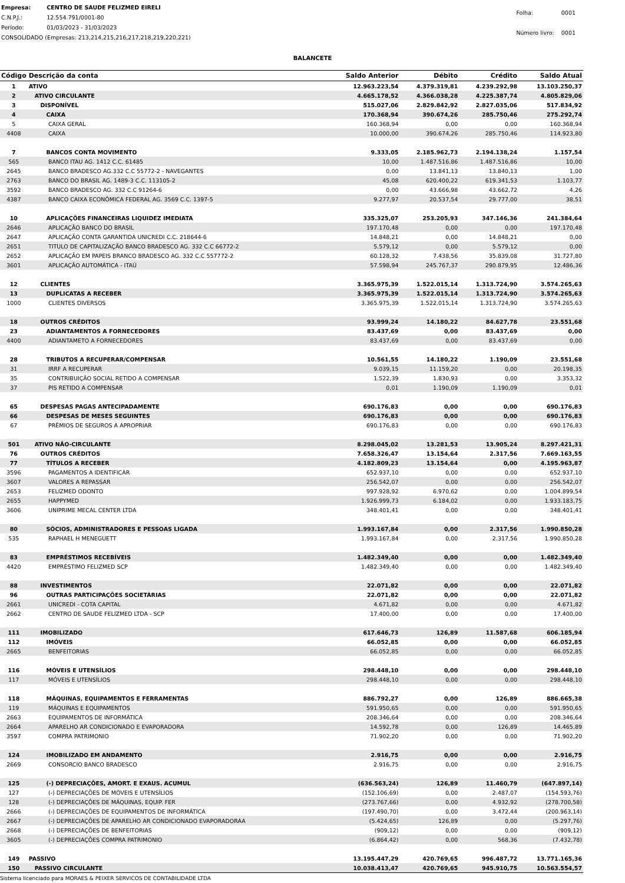| Empresa: | CENTRO DE SAUDE FELIZMED EIRELI |
| C.N.P.J.: | 12.554.791/0001-80 |
| Período: | 01/03/2023 - 31/03/2023 |
| CONSOLIDADO (Empresas: 213,214,215,216,217,218,219,220,221) | |
| Folha: | 0001 |
| Número livro: | 0001 |
BALANCETE
| Código | Descrição da conta | Saldo Anterior | Débito | Crédito | Saldo Atual |
| --- | --- | --- | --- | --- | --- |
| 1 | ATIVO | 12.963.223,54 | 4.379.319,81 | 4.239.292,98 | 13.103.250,37 |
| 2 | ATIVO CIRCULANTE | 4.665.178,52 | 4.366.038,28 | 4.225.387,74 | 4.805.829,06 |
| 3 | DISPONÍVEL | 515.027,06 | 2.829.842,92 | 2.827.035,06 | 517.834,92 |
| 4 | CAIXA | 170.368,94 | 390.674,26 | 285.750,46 | 275.292,74 |
| 5 | CAIXA GERAL | 160.368,94 | 0,00 | 0,00 | 160.368,94 |
| 4408 | CAIXA | 10.000,00 | 390.674,26 | 285.750,46 | 114.923,80 |
| 7 | BANCOS CONTA MOVIMENTO | 9.333,05 | 2.185.962,73 | 2.194.138,24 | 1.157,54 |
| 565 | BANCO ITAU AG. 1412 C.C. 61485 | 10,00 | 1.487.516,86 | 1.487.516,86 | 10,00 |
| 2645 | BANCO BRADESCO AG.332 C.C 55772-2 - NAVEGANTES | 0,00 | 13.841,13 | 13.840,13 | 1,00 |
| 2763 | BANCO DO BRASIL AG. 1489-3 C.C. 113105-2 | 45,08 | 620.400,22 | 619.341,53 | 1.103,77 |
| 3592 | BANCO BRADESCO AG. 332 C.C 91264-6 | 0,00 | 43.666,98 | 43.662,72 | 4,26 |
| 4387 | BANCO CAIXA ECONÔMICA FEDERAL AG. 3569 C.C. 1397-5 | 9.277,97 | 20.537,54 | 29.777,00 | 38,51 |
| 10 | APLICAÇÕES FINANCEIRAS LIQUIDEZ IMEDIATA | 335.325,07 | 253.205,93 | 347.146,36 | 241.384,64 |
| 2646 | APLICAÇÃO BANCO DO BRASIL | 197.170,48 | 0,00 | 0,00 | 197.170,48 |
| 2647 | APLICAÇÃO CONTA GARANTIDA UNICREDI C.C. 218644-6 | 14.848,21 | 0,00 | 14.848,21 | 0,00 |
| 2651 | TITULO DE CAPITALIZAÇÃO BANCO BRADESCO AG. 332 C.C 66772-2 | 5.579,12 | 0,00 | 5.579,12 | 0,00 |
| 2652 | APLICAÇÃO EM PAPEIS BRANCO BRADESCO AG. 332 C.C 557772-2 | 60.128,32 | 7.438,56 | 35.839,08 | 31.727,80 |
| 3601 | APLICAÇÃO AUTOMÁTICA - ITAÚ | 57.598,94 | 245.767,37 | 290.879,95 | 12.486,36 |
| 12 | CLIENTES | 3.365.975,39 | 1.522.015,14 | 1.313.724,90 | 3.574.265,63 |
| 13 | DUPLICATAS A RECEBER | 3.365.975,39 | 1.522.015,14 | 1.313.724,90 | 3.574.265,63 |
| 1000 | CLIENTES DIVERSOS | 3.365.975,39 | 1.522.015,14 | 1.313.724,90 | 3.574.265,63 |
| 18 | OUTROS CRÉDITOS | 93.999,24 | 14.180,22 | 84.627,78 | 23.551,68 |
| 23 | ADIANTAMENTOS A FORNECEDORES | 83.437,69 | 0,00 | 83.437,69 | 0,00 |
| 4400 | ADIANTAMETO A FORNECEDORES | 83.437,69 | 0,00 | 83.437,69 | 0,00 |
| 28 | TRIBUTOS A RECUPERAR/COMPENSAR | 10.561,55 | 14.180,22 | 1.190,09 | 23.551,68 |
| 31 | IRRF A RECUPERAR | 9.039,15 | 11.159,20 | 0,00 | 20.198,35 |
| 35 | CONTRIBUIÇÃO SOCIAL RETIDO A COMPENSAR | 1.522,39 | 1.830,93 | 0,00 | 3.353,32 |
| 37 | PIS RETIDO A COMPENSAR | 0,01 | 1.190,09 | 1.190,09 | 0,01 |
| 65 | DESPESAS PAGAS ANTECIPADAMENTE | 690.176,83 | 0,00 | 0,00 | 690.176,83 |
| 66 | DESPESAS DE MESES SEGUINTES | 690.176,83 | 0,00 | 0,00 | 690.176,83 |
| 67 | PRÊMIOS DE SEGUROS A APROPRIAR | 690.176,83 | 0,00 | 0,00 | 690.176,83 |
| 501 | ATIVO NÃO-CIRCULANTE | 8.298.045,02 | 13.281,53 | 13.905,24 | 8.297.421,31 |
| 76 | OUTROS CRÉDITOS | 7.658.326,47 | 13.154,64 | 2.317,56 | 7.669.163,55 |
| 77 | TÍTULOS A RECEBER | 4.182.809,23 | 13.154,64 | 0,00 | 4.195.963,87 |
| 3596 | PAGAMENTOS A IDENTIFICAR | 652.937,10 | 0,00 | 0,00 | 652.937,10 |
| 3607 | VALORES A REPASSAR | 256.542,07 | 0,00 | 0,00 | 256.542,07 |
| 2653 | FELIZMED ODONTO | 997.928,92 | 6.970,62 | 0,00 | 1.004.899,54 |
| 2655 | HAPPYMED | 1.926.999,73 | 6.184,02 | 0,00 | 1.933.183,75 |
| 3606 | UNIPRIME MECAL CENTER LTDA | 348.401,41 | 0,00 | 0,00 | 348.401,41 |
| 80 | SÓCIOS, ADMINISTRADORES E PESSOAS LIGADA | 1.993.167,84 | 0,00 | 2.317,56 | 1.990.850,28 |
| 535 | RAPHAEL H MENEGUETT | 1.993.167,84 | 0,00 | 2.317,56 | 1.990.850,28 |
| 83 | EMPRÉSTIMOS RECEBÍVEIS | 1.482.349,40 | 0,00 | 0,00 | 1.482.349,40 |
| 4420 | EMPRÉSTIMO FELIZMED SCP | 1.482.349,40 | 0,00 | 0,00 | 1.482.349,40 |
| 88 | INVESTIMENTOS | 22.071,82 | 0,00 | 0,00 | 22.071,82 |
| 96 | OUTRAS PARTICIPAÇÕES SOCIETÁRIAS | 22.071,82 | 0,00 | 0,00 | 22.071,82 |
| 2661 | UNICREDI - COTA CAPITAL | 4.671,82 | 0,00 | 0,00 | 4.671,82 |
| 2662 | CENTRO DE SAUDE FELIZMED LTDA - SCP | 17.400,00 | 0,00 | 0,00 | 17.400,00 |
| 111 | IMOBILIZADO | 617.646,73 | 126,89 | 11.587,68 | 606.185,94 |
| 112 | IMÓVEIS | 66.052,85 | 0,00 | 0,00 | 66.052,85 |
| 2665 | BENFEITORIAS | 66.052,85 | 0,00 | 0,00 | 66.052,85 |
| 116 | MÓVEIS E UTENSÍLIOS | 298.448,10 | 0,00 | 0,00 | 298.448,10 |
| 117 | MÓVEIS E UTENSÍLIOS | 298.448,10 | 0,00 | 0,00 | 298.448,10 |
| 118 | MÁQUINAS, EQUIPAMENTOS E FERRAMENTAS | 886.792,27 | 0,00 | 126,89 | 886.665,38 |
| 119 | MÁQUINAS E EQUIPAMENTOS | 591.950,65 | 0,00 | 0,00 | 591.950,65 |
| 2663 | EQUIPAMENTOS DE INFORMÁTICA | 208.346,64 | 0,00 | 0,00 | 208.346,64 |
| 2664 | APARELHO AR CONDICIONADO E EVAPORADORA | 14.592,78 | 0,00 | 126,89 | 14.465,89 |
| 3597 | COMPRA PATRIMONIO | 71.902,20 | 0,00 | 0,00 | 71.902,20 |
| 124 | IMOBILIZADO EM ANDAMENTO | 2.916,75 | 0,00 | 0,00 | 2.916,75 |
| 2669 | CONSORCIO BANCO BRADESCO | 2.916,75 | 0,00 | 0,00 | 2.916,75 |
| 125 | (-) DEPRECIAÇÕES, AMORT. E EXAUS. ACUMUL | (636.563,24) | 126,89 | 11.460,79 | (647.897,14) |
| 127 | (-) DEPRECIAÇÕES DE MÓVEIS E UTENSÍLIOS | (152.106,69) | 0,00 | 2.487,07 | (154.593,76) |
| 128 | (-) DEPRECIAÇÕES DE MÁQUINAS, EQUIP. FER | (273.767,66) | 0,00 | 4.932,92 | (278.700,58) |
| 2666 | (-) DEPRECIAÇÕES DE EQUIPAMENTOS DE INFORMÁTICA | (197.490,70) | 0,00 | 3.472,44 | (200.963,14) |
| 2667 | (-) DEPRECIAÇÕES DE APARELHO AR CONDICIONADO EVAPORADORAA | (5.424,65) | 126,89 | 0,00 | (5.297,76) |
| 2668 | (-) DEPRECIAÇÕES DE BENFEITORIAS | (909,12) | 0,00 | 0,00 | (909,12) |
| 3605 | (-) DEPRECIAÇÕES COMPRA PATRIMONIO | (6.864,42) | 0,00 | 568,36 | (7.432,78) |
| 149 | PASSIVO | 13.195.447,29 | 420.769,65 | 996.487,72 | 13.771.165,36 |
| 150 | PASSIVO CIRCULANTE | 10.038.413,47 | 420.769,65 | 945.910,75 | 10.563.554,57 |
Sistema licenciado para MORAES & PEIXER SERVICOS DE CONTABILIDADE LTDA